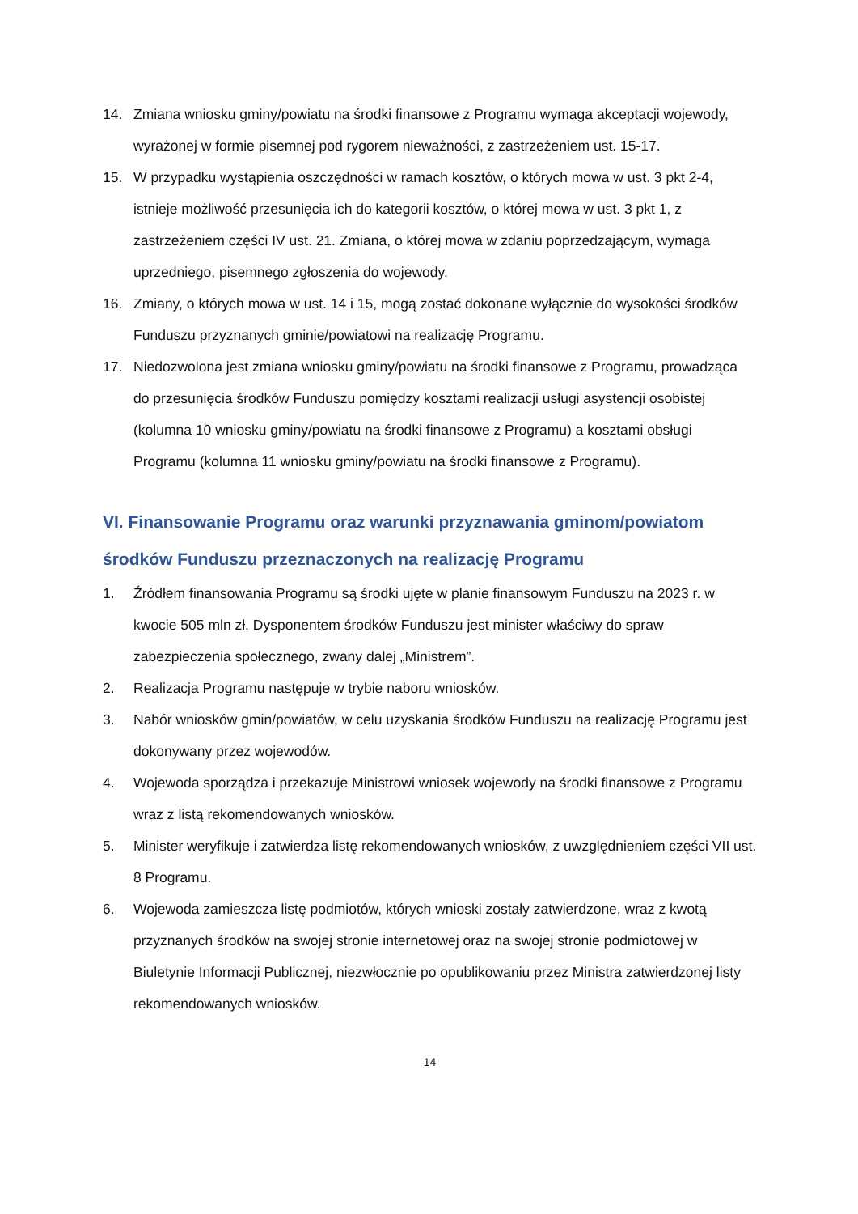14. Zmiana wniosku gminy/powiatu na środki finansowe z Programu wymaga akceptacji wojewody, wyrażonej w formie pisemnej pod rygorem nieważności, z zastrzeżeniem ust. 15-17.
15. W przypadku wystąpienia oszczędności w ramach kosztów, o których mowa w ust. 3 pkt 2-4, istnieje możliwość przesunięcia ich do kategorii kosztów, o której mowa w ust. 3 pkt 1, z zastrzeżeniem części IV ust. 21. Zmiana, o której mowa w zdaniu poprzedzającym, wymaga uprzedniego, pisemnego zgłoszenia do wojewody.
16. Zmiany, o których mowa w ust. 14 i 15, mogą zostać dokonane wyłącznie do wysokości środków Funduszu przyznanych gminie/powiatowi na realizację Programu.
17. Niedozwolona jest zmiana wniosku gminy/powiatu na środki finansowe z Programu, prowadząca do przesunięcia środków Funduszu pomiędzy kosztami realizacji usługi asystencji osobistej (kolumna 10 wniosku gminy/powiatu na środki finansowe z Programu) a kosztami obsługi Programu (kolumna 11 wniosku gminy/powiatu na środki finansowe z Programu).
VI. Finansowanie Programu oraz warunki przyznawania gminom/powiatom środków Funduszu przeznaczonych na realizację Programu
1. Źródłem finansowania Programu są środki ujęte w planie finansowym Funduszu na 2023 r. w kwocie 505 mln zł. Dysponentem środków Funduszu jest minister właściwy do spraw zabezpieczenia społecznego, zwany dalej „Ministrem”.
2. Realizacja Programu następuje w trybie naboru wniosków.
3. Nabór wniosków gmin/powiatów, w celu uzyskania środków Funduszu na realizację Programu jest dokonywany przez wojewodów.
4. Wojewoda sporządza i przekazuje Ministrowi wniosek wojewody na środki finansowe z Programu wraz z listą rekomendowanych wniosków.
5. Minister weryfikuje i zatwierdza listę rekomendowanych wniosków, z uwzględnieniem części VII ust. 8 Programu.
6. Wojewoda zamieszcza listę podmiotów, których wnioski zostały zatwierdzone, wraz z kwotą przyznanych środków na swojej stronie internetowej oraz na swojej stronie podmiotowej w Biuletynie Informacji Publicznej, niezwłocznie po opublikowaniu przez Ministra zatwierdzonej listy rekomendowanych wniosków.
14